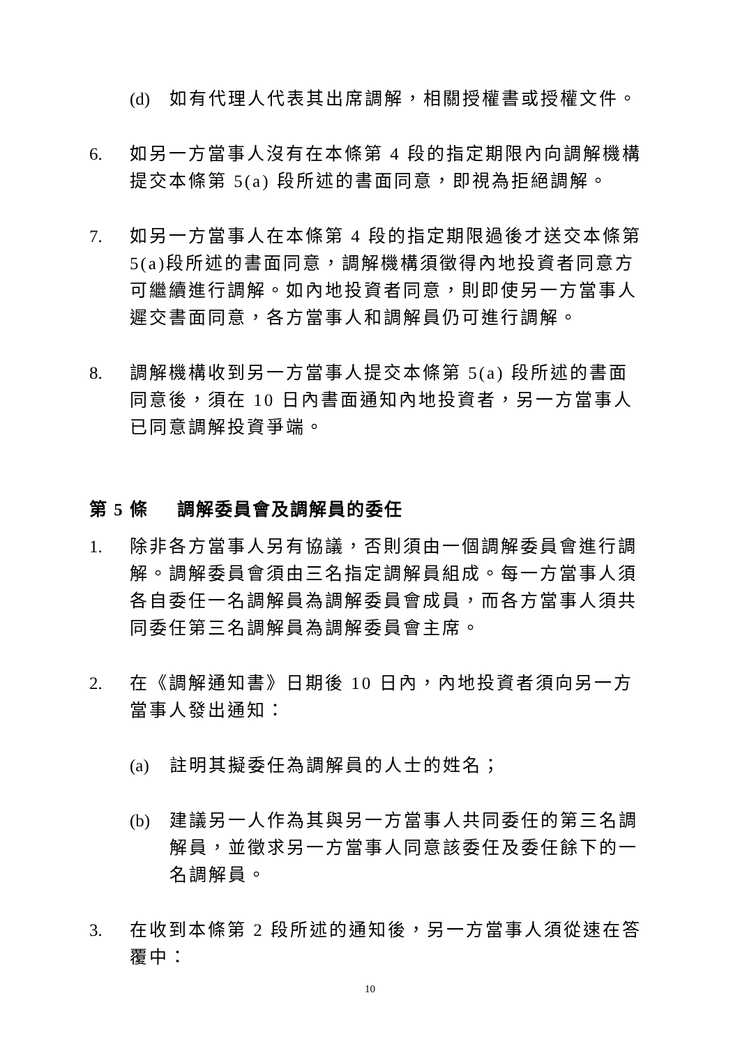(d) 如有代理人代表其出席調解，相關授權書或授權文件。
6. 如另一方當事人沒有在本條第 4 段的指定期限內向調解機構提交本條第 5(a) 段所述的書面同意，即視為拒絕調解。
7. 如另一方當事人在本條第 4 段的指定期限過後才送交本條第 5(a)段所述的書面同意，調解機構須徵得內地投資者同意方可繼續進行調解。如內地投資者同意，則即使另一方當事人遲交書面同意，各方當事人和調解員仍可進行調解。
8. 調解機構收到另一方當事人提交本條第 5(a) 段所述的書面同意後，須在 10 日內書面通知內地投資者，另一方當事人已同意調解投資爭端。
第 5 條 調解委員會及調解員的委任
1. 除非各方當事人另有協議，否則須由一個調解委員會進行調解。調解委員會須由三名指定調解員組成。每一方當事人須各自委任一名調解員為調解委員會成員，而各方當事人須共同委任第三名調解員為調解委員會主席。
2. 在《調解通知書》日期後 10 日內，內地投資者須向另一方當事人發出通知：
(a) 註明其擬委任為調解員的人士的姓名；
(b) 建議另一人作為其與另一方當事人共同委任的第三名調解員，並徵求另一方當事人同意該委任及委任餘下的一名調解員。
3. 在收到本條第 2 段所述的通知後，另一方當事人須從速在答覆中：
10